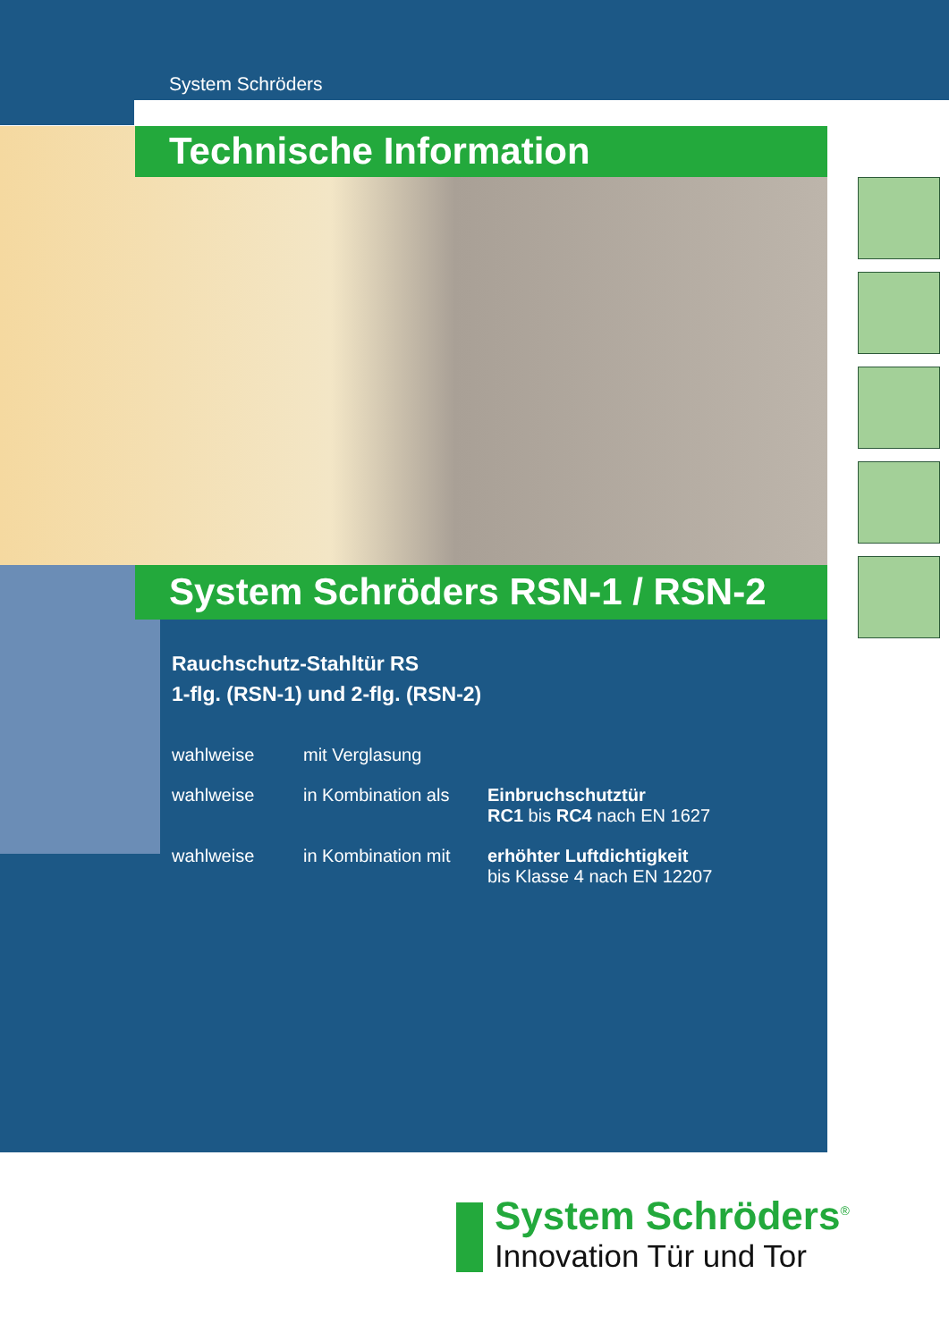System Schröders
Technische Information
System Schröders RSN-1 / RSN-2
Rauchschutz-Stahltür RS
1-flg. (RSN-1) und 2-flg. (RSN-2)
wahlweise mit Verglasung
wahlweise in Kombination als
Einbruchschutztür
RC1 bis RC4 nach EN 1627
wahlweise in Kombination mit
erhöhter Luftdichtigkeit
bis Klasse 4 nach EN 12207
System Schröders<sup>®</sup>
Innovation Tür und Tor